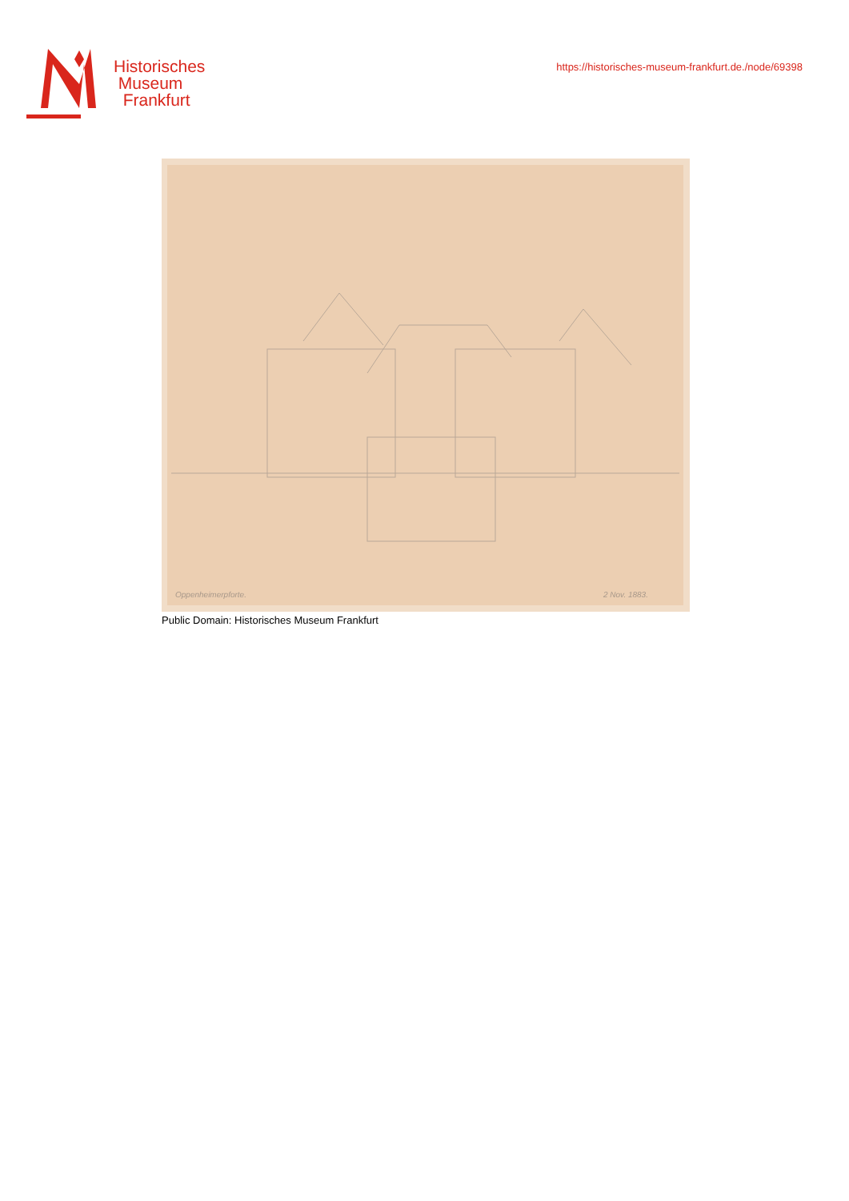Historisches
Museum
Frankfurt
https://historisches-museum-frankfurt.de./node/69398
Oppenheimerpforte.
2 Nov. 1883.
Public Domain: Historisches Museum Frankfurt